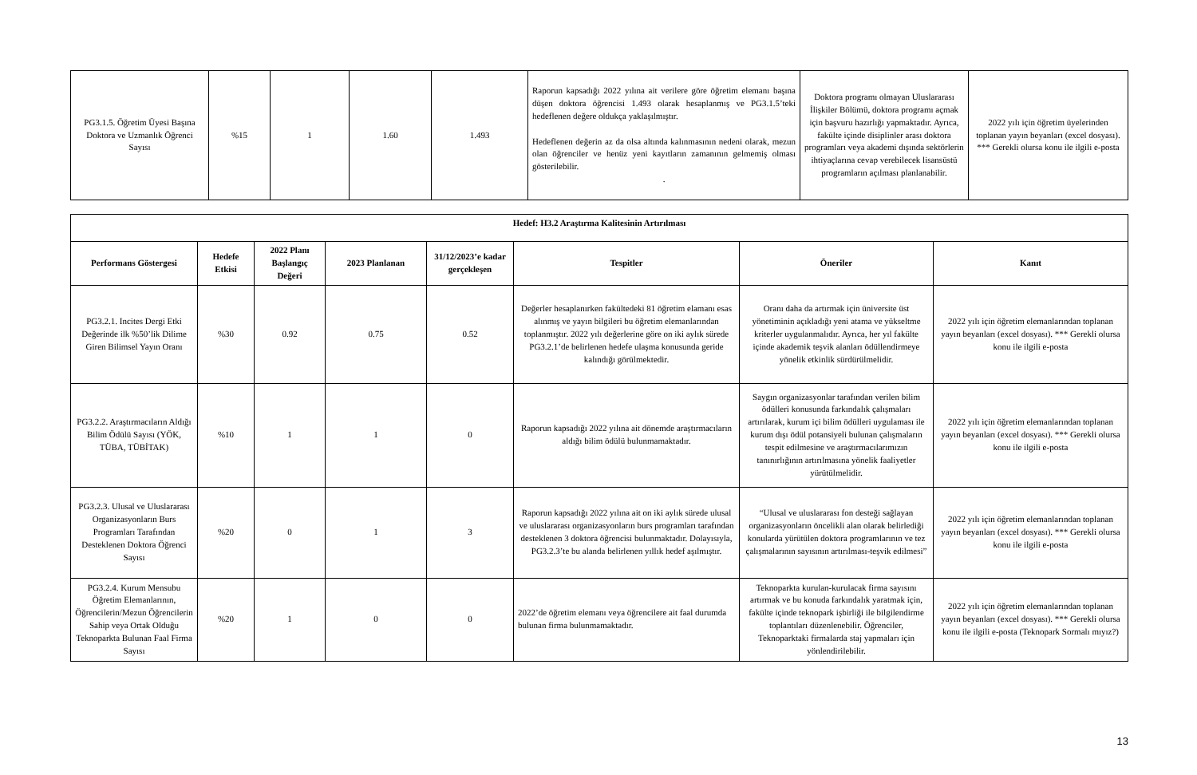| PG3.1.5. Öğretim Üyesi Başına Doktora ve Uzmanlık Öğrenci Sayısı | %15 | 1 | 1.60 | 1.493 | Raporun kapsadığı 2022 yılına ait verilere göre öğretim elemanı başına düşen doktora öğrencisi 1.493 olarak hesaplanmış ve PG3.1.5’teki hedeflenen değere oldukça yaklaşılmıştır. Hedeflenen değerin az da olsa altında kalınmasının nedeni olarak, mezun olan öğrenciler ve henüz yeni kayıtların zamanının gelmemiş olması gösterilebilir. . | Doktora programı olmayan Uluslararası İlişkiler Bölümü, doktora programı açmak için başvuru hazırlığı yapmaktadır. Ayrıca, fakülte içinde disiplinler arası doktora programları veya akademi dışında sektörlerin ihtiyaçlarına cevap verebilecek lisansüstü programların açılması planlanabilir. | 2022 yılı için öğretim üyelerinden toplanan yayın beyanları (excel dosyası). *** Gerekli olursa konu ile ilgili e-posta |
| Hedef: H3.2 Araştırma Kalitesinin Artırılması | | | | | | | |
| --- | --- | --- | --- | --- | --- | --- | --- |
| Performans Göstergesi | Hedefe Etkisi | 2022 Planı Başlangıç Değeri | 2023 Planlanan | 31/12/2023’e kadar gerçekleşen | Tespitler | Öneriler | Kanıt |
| PG3.2.1. Incites Dergi Etki Değerinde ilk %50’lik Dilime Giren Bilimsel Yayın Oranı | %30 | 0.92 | 0.75 | 0.52 | Değerler hesaplanırken fakültedeki 81 öğretim elamanı esas alınmış ve yayın bilgileri bu öğretim elemanlarından toplanmıştır. 2022 yılı değerlerine göre on iki aylık sürede PG3.2.1’de belirlenen hedefe ulaşma konusunda geride kalındığı görülmektedir. | Oranı daha da artırmak için üniversite üst yönetiminin açıkladığı yeni atama ve yükseltme kriterler uygulanmalıdır. Ayrıca, her yıl fakülte içinde akademik teşvik alanları ödüllendirmeye yönelik etkinlik sürdürülmelidir. | 2022 yılı için öğretim elemanlarından toplanan yayın beyanları (excel dosyası). *** Gerekli olursa konu ile ilgili e-posta |
| PG3.2.2. Araştırmacıların Aldığı Bilim Ödülü Sayısı (YÖK, TÜBA, TÜBİTAK) | %10 | 1 | 1 | 0 | Raporun kapsadığı 2022 yılına ait dönemde araştırmacıların aldığı bilim ödülü bulunmamaktadır. | Saygın organizasyonlar tarafından verilen bilim ödülleri konusunda farkındalık çalışmaları artırılarak, kurum içi bilim ödülleri uygulaması ile kurum dışı ödül potansiyeli bulunan çalışmaların tespit edilmesine ve araştırmacılarımızın tanınırlığının artırılmasına yönelik faaliyetler yürütülmelidir. | 2022 yılı için öğretim elemanlarından toplanan yayın beyanları (excel dosyası). *** Gerekli olursa konu ile ilgili e-posta |
| PG3.2.3. Ulusal ve Uluslararası Organizasyonların Burs Programları Tarafından Desteklenen Doktora Öğrenci Sayısı | %20 | 0 | 1 | 3 | Raporun kapsadığı 2022 yılına ait on iki aylık sürede ulusal ve uluslararası organizasyonların burs programları tarafından desteklenen 3 doktora öğrencisi bulunmaktadır. Dolayısıyla, PG3.2.3’te bu alanda belirlenen yıllık hedef aşılmıştır. | “Ulusal ve uluslararası fon desteği sağlayan organizasyonların öncelikli alan olarak belirlediği konularda yürütülen doktora programlarının ve tez çalışmalarının sayısının artırılması-teşvik edilmesi” | 2022 yılı için öğretim elemanlarından toplanan yayın beyanları (excel dosyası). *** Gerekli olursa konu ile ilgili e-posta |
| PG3.2.4. Kurum Mensubu Öğretim Elemanlarının, Öğrencilerin/Mezun Öğrencilerin Sahip veya Ortak Olduğu Teknoparkta Bulunan Faal Firma Sayısı | %20 | 1 | 0 | 0 | 2022’de öğretim elemanı veya öğrencilere ait faal durumda bulunan firma bulunmamaktadır. | Teknoparkta kurulan-kurulacak firma sayısını artırmak ve bu konuda farkındalık yaratmak için, fakülte içinde teknopark işbirliği ile bilgilendirme toplantıları düzenlenebilir. Öğrenciler, Teknoparktaki firmalarda staj yapmaları için yönlendirilebilir. | 2022 yılı için öğretim elemanlarından toplanan yayın beyanları (excel dosyası). *** Gerekli olursa konu ile ilgili e-posta (Teknopark Sormalı mıyız?) |
13